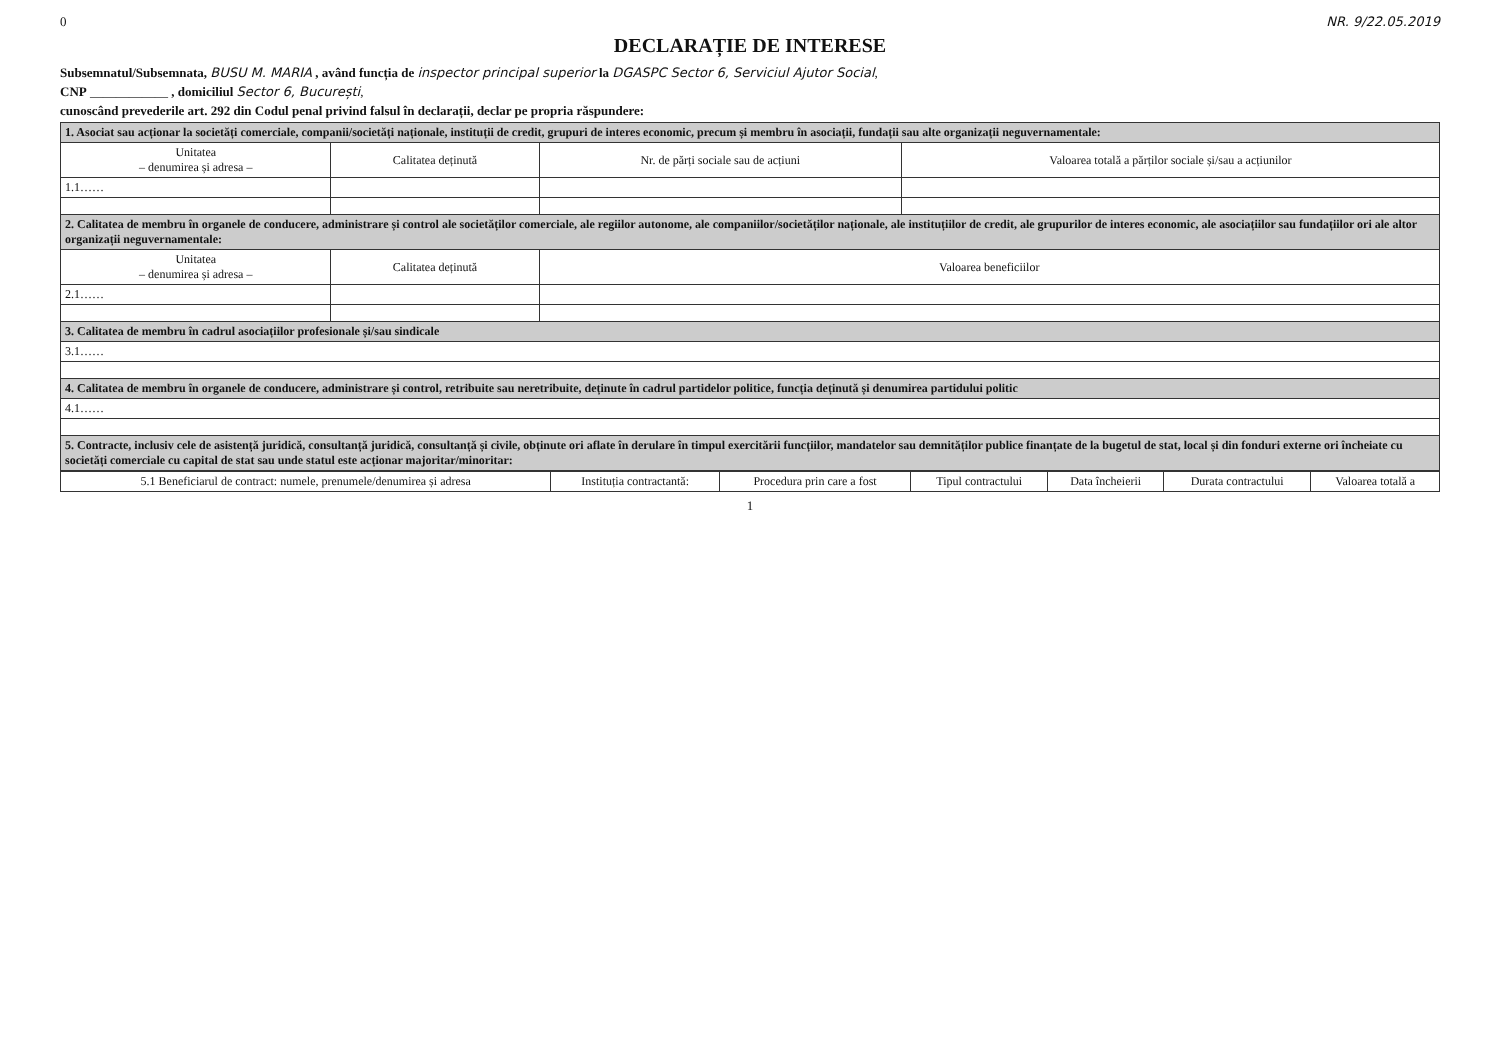0 NR. 9/22.05.2019
DECLARAȚIE DE INTERESE
Subsemnatul/Subsemnata, BUSU M. MARIA , având funcția de inspector principal superior la DGASPC Sector 6, Serviciul Ajutor Social,
CNP ____________ , domiciliul Sector 6, București,
cunoscând prevederile art. 292 din Codul penal privind falsul în declarații, declar pe propria răspundere:
| 1. Asociat sau acționar la societăți comerciale, companii/societăți naționale, instituții de credit, grupuri de interes economic, precum și membru în asociații, fundații sau alte organizații neguvernamentale: | | | |
| Unitatea – denumirea și adresa – | Calitatea deținută | Nr. de părți sociale sau de acțiuni | Valoarea totală a părților sociale și/sau a acțiunilor |
| 1.1…… | | | |
| 2. Calitatea de membru în organele de conducere, administrare și control ale societăților comerciale, ale regiilor autonome, ale companiilor/societăților naționale, ale instituțiilor de credit, ale grupurilor de interes economic, ale asociațiilor sau fundațiilor ori ale altor organizații neguvernamentale: | | | |
| Unitatea – denumirea și adresa – | Calitatea deținută | Valoarea beneficiilor | |
| 2.1…… | | | |
| 3. Calitatea de membru în cadrul asociațiilor profesionale și/sau sindicale | | | |
| 3.1…… | | | |
| 4. Calitatea de membru în organele de conducere, administrare și control, retribuite sau neretribuite, deținute în cadrul partidelor politice, funcția deținută și denumirea partidului politic | | | |
| 4.1…… | | | |
| 5. Contracte, inclusiv cele de asistență juridică, consultanță juridică, consultanță și civile, obținute ori aflate în derulare în timpul exercitării funcțiilor, mandatelor sau demnităților publice finanțate de la bugetul de stat, local și din fonduri externe ori încheiate cu societăți comerciale cu capital de stat sau unde statul este acționar majoritar/minoritar: | | | |
| 5.1 Beneficiarul de contract: numele, prenumele/denumirea și adresa | Instituția contractantă: | Procedura prin care a fost | Tipul contractului | Data încheierii | Durata contractului | Valoarea totală a |
| --- | --- | --- | --- | --- | --- | --- |
1